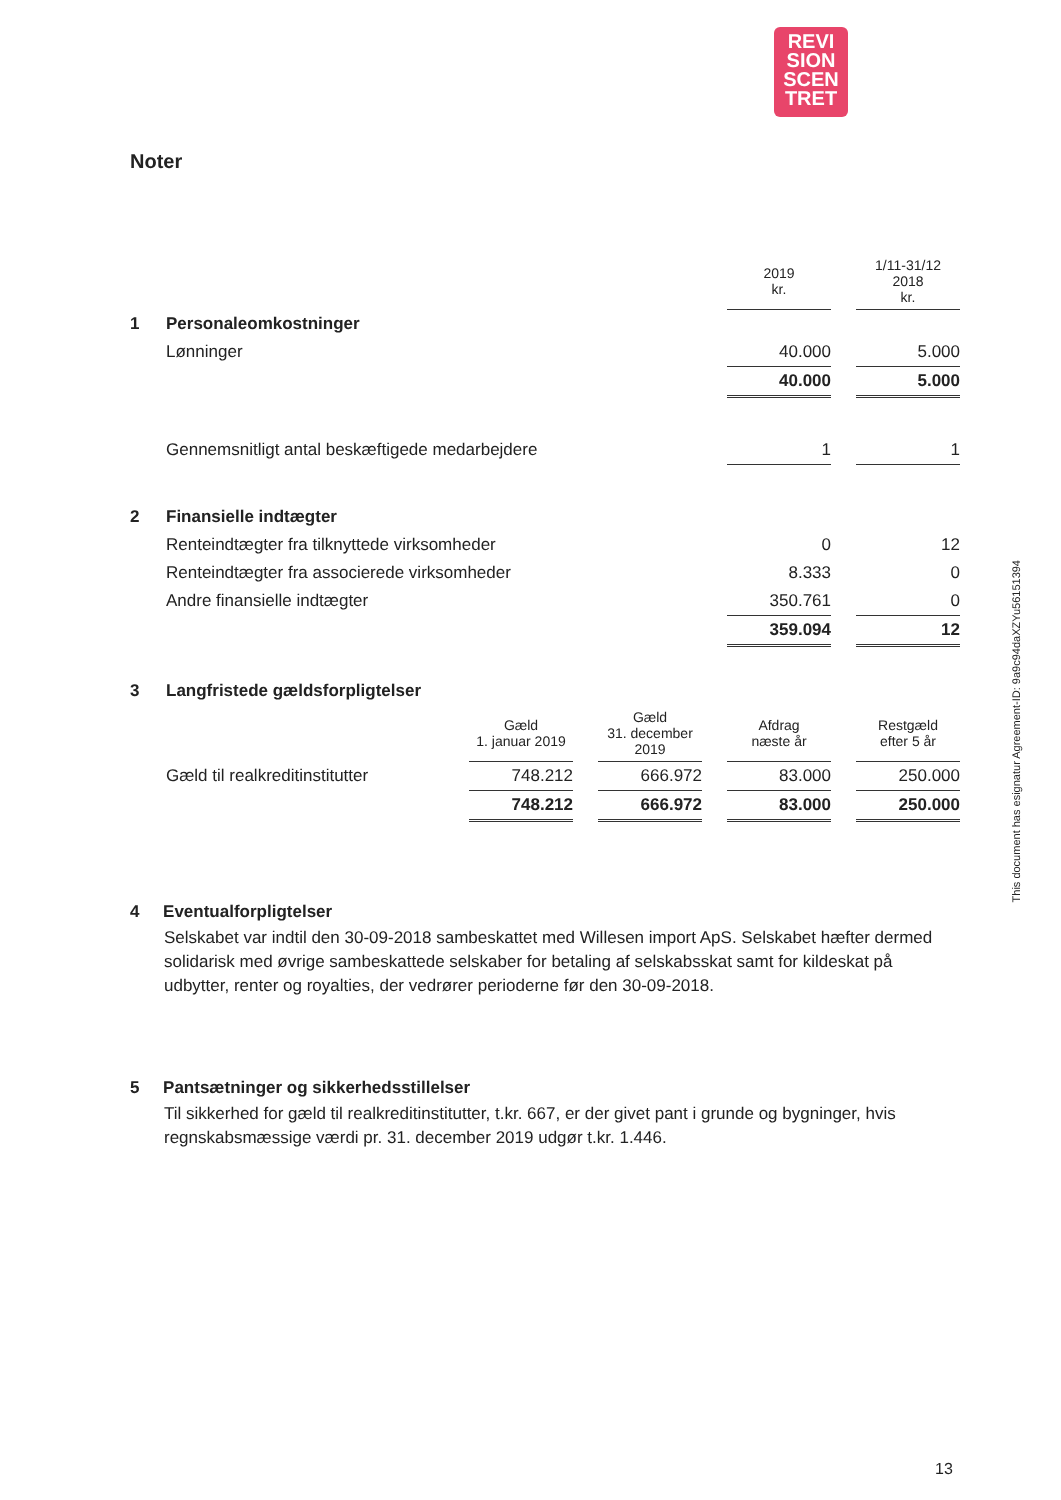REVI
SION
SCEN
TRET
This document has esignatur Agreement-ID: 9a9c94daXZYu56151394
Noter
| | | 2019 kr. | | 1/11-31/12 2018 kr. |
| 1 | Personaleomkostninger | | | |
| | Lønninger | 40.000 | | 5.000 |
| | | 40.000 | | 5.000 |
| | Gennemsnitligt antal beskæftigede medarbejdere | 1 | | 1 |
| 2 | Finansielle indtægter | | | |
| | Renteindtægter fra tilknyttede virksomheder | 0 | | 12 |
| | Renteindtægter fra associerede virksomheder | 8.333 | | 0 |
| | Andre finansielle indtægter | 350.761 | | 0 |
| | | 359.094 | | 12 |
| 3 | Langfristede gældsforpligtelser | | | | | | | |
| | | Gæld 1. januar 2019 | | Gæld 31. december 2019 | | Afdrag næste år | | Restgæld efter 5 år |
| | Gæld til realkreditinstitutter | 748.212 | | 666.972 | | 83.000 | | 250.000 |
| | | 748.212 | | 666.972 | | 83.000 | | 250.000 |
4 Eventualforpligtelser
Selskabet var indtil den 30-09-2018 sambeskattet med Willesen import ApS. Selskabet hæfter dermed solidarisk med øvrige sambeskattede selskaber for betaling af selskabsskat samt for kildeskat på udbytter, renter og royalties, der vedrører perioderne før den 30-09-2018.
5 Pantsætninger og sikkerhedsstillelser
Til sikkerhed for gæld til realkreditinstitutter, t.kr. 667, er der givet pant i grunde og bygninger, hvis regnskabsmæssige værdi pr. 31. december 2019 udgør t.kr. 1.446.
13